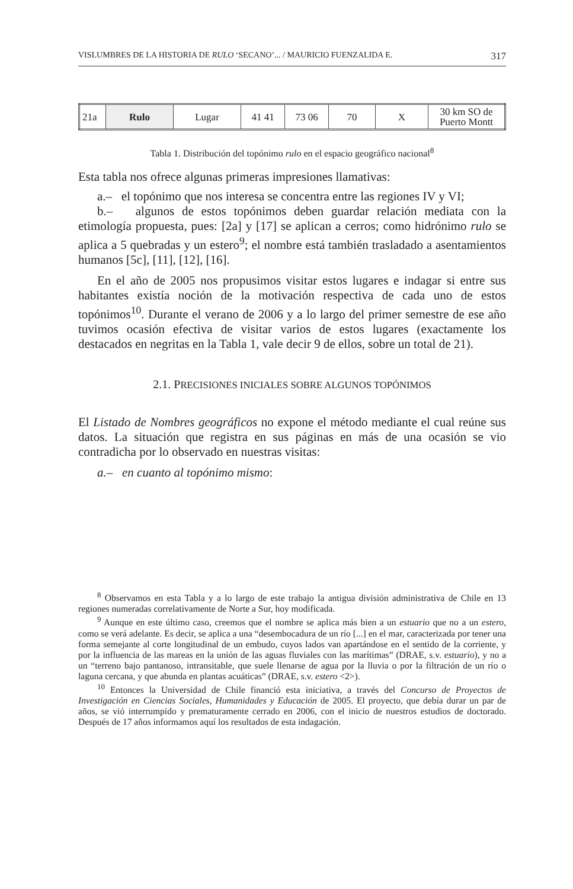VISLUMBRES DE LA HISTORIA DE RULO ‘SECANO’... / MAURICIO FUENZALIDA E. 317
| 21a | Rulo | Lugar | 41 41 | 73 06 | 70 | X | 30 km SO de Puerto Montt |
Tabla 1. Distribución del topónimo rulo en el espacio geográfico nacional<sup>8</sup>
Esta tabla nos ofrece algunas primeras impresiones llamativas:
a.– el topónimo que nos interesa se concentra entre las regiones IV y VI;
b.– algunos de estos topónimos deben guardar relación mediata con la etimología propuesta, pues: [2a] y [17] se aplican a cerros; como hidrónimo rulo se aplica a 5 quebradas y un estero<sup>9</sup>; el nombre está también trasladado a asentamientos humanos [5c], [11], [12], [16].
En el año de 2005 nos propusimos visitar estos lugares e indagar si entre sus habitantes existía noción de la motivación respectiva de cada uno de estos topónimos<sup>10</sup>. Durante el verano de 2006 y a lo largo del primer semestre de ese año tuvimos ocasión efectiva de visitar varios de estos lugares (exactamente los destacados en negritas en la Tabla 1, vale decir 9 de ellos, sobre un total de 21).
2.1. PRECISIONES INICIALES SOBRE ALGUNOS TOPÓNIMOS
El Listado de Nombres geográficos no expone el método mediante el cual reúne sus datos. La situación que registra en sus páginas en más de una ocasión se vio contradicha por lo observado en nuestras visitas:
a.– en cuanto al topónimo mismo:
<sup>8</sup> Observamos en esta Tabla y a lo largo de este trabajo la antigua división administrativa de Chile en 13 regiones numeradas correlativamente de Norte a Sur, hoy modificada.
<sup>9</sup> Aunque en este último caso, creemos que el nombre se aplica más bien a un estuario que no a un estero, como se verá adelante. Es decir, se aplica a una “desembocadura de un río [...] en el mar, caracterizada por tener una forma semejante al corte longitudinal de un embudo, cuyos lados van apartándose en el sentido de la corriente, y por la influencia de las mareas en la unión de las aguas fluviales con las marítimas” (DRAE, s.v. estuario), y no a un “terreno bajo pantanoso, intransitable, que suele llenarse de agua por la lluvia o por la filtración de un río o laguna cercana, y que abunda en plantas acuáticas” (DRAE, s.v. estero <2>).
<sup>10</sup> Entonces la Universidad de Chile financió esta iniciativa, a través del Concurso de Proyectos de Investigación en Ciencias Sociales, Humanidades y Educación de 2005. El proyecto, que debía durar un par de años, se vió interrumpido y prematuramente cerrado en 2006, con el inicio de nuestros estudios de doctorado. Después de 17 años informamos aquí los resultados de esta indagación.